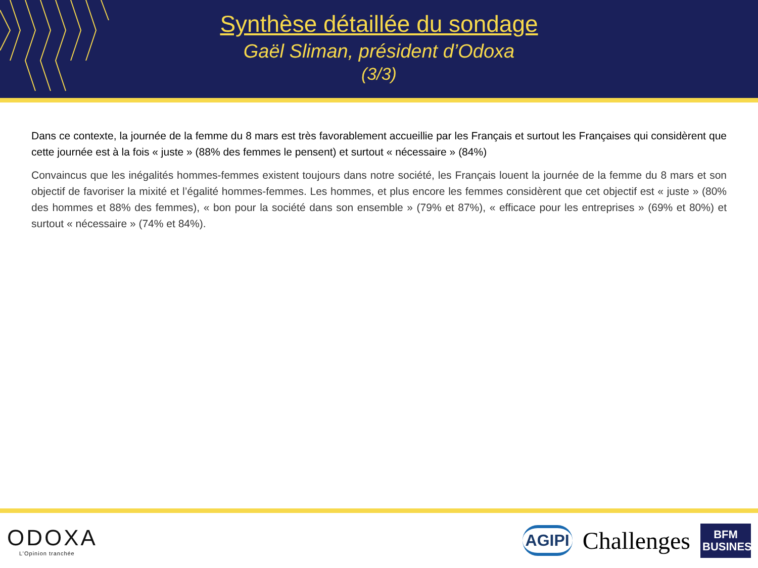Synthèse détaillée du sondage
Gaël Sliman, président d’Odoxa
(3/3)
Dans ce contexte, la journée de la femme du 8 mars est très favorablement accueillie par les Français et surtout les Françaises qui considèrent que cette journée est à la fois « juste » (88% des femmes le pensent) et surtout « nécessaire » (84%)
Convaincus que les inégalités hommes-femmes existent toujours dans notre société, les Français louent la journée de la femme du 8 mars et son objectif de favoriser la mixité et l’égalité hommes-femmes. Les hommes, et plus encore les femmes considèrent que cet objectif est « juste » (80% des hommes et 88% des femmes), « bon pour la société dans son ensemble » (79% et 87%), « efficace pour les entreprises » (69% et 80%) et surtout « nécessaire » (74% et 84%).
ODOXA
L’Opinion tranchée
AGIPI
Challenges
BFM BUSINESS